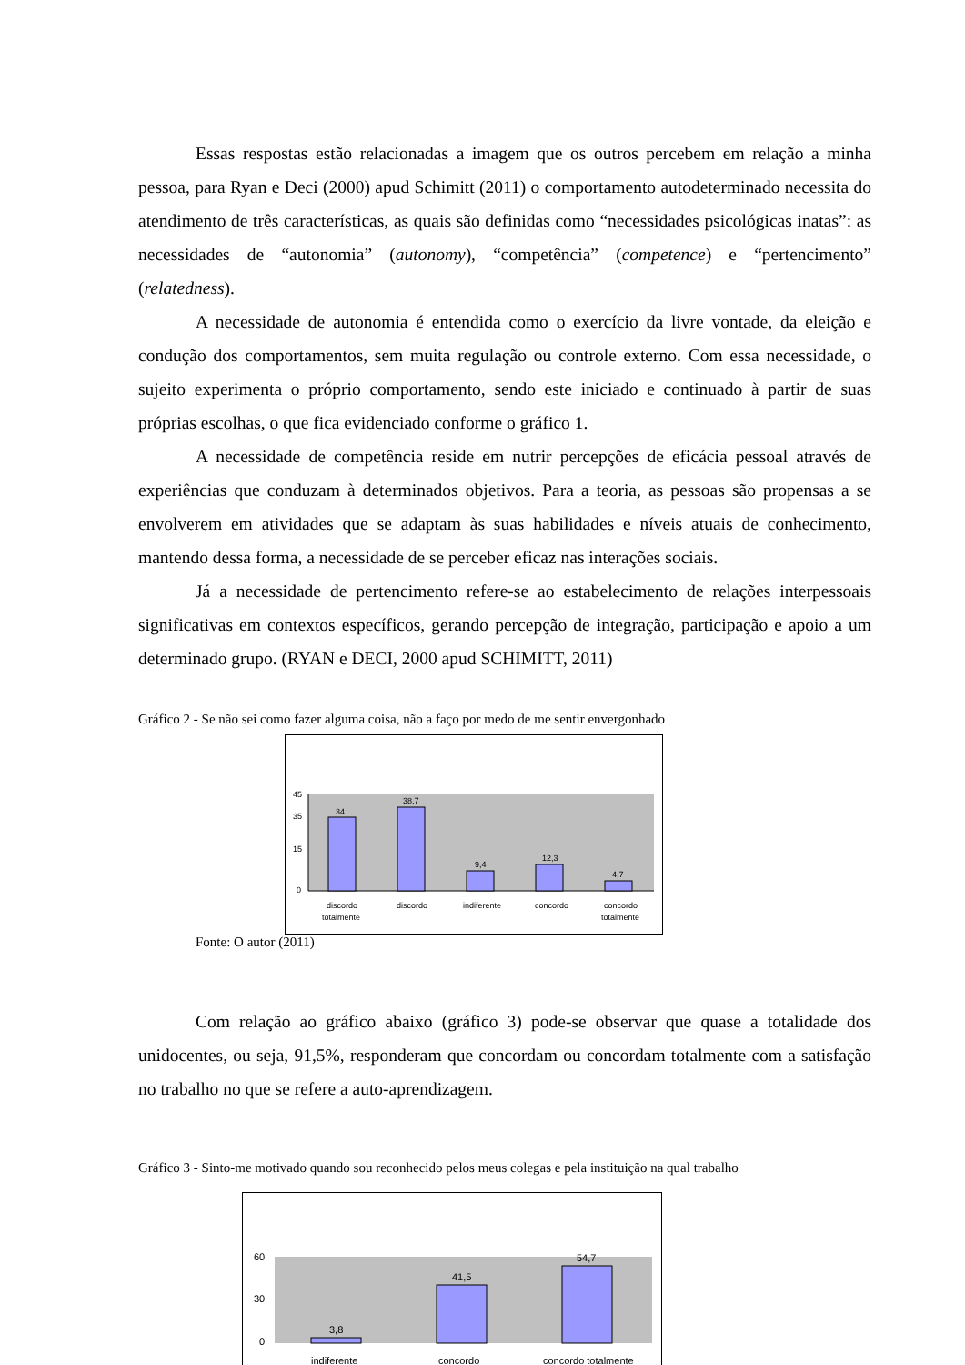Essas respostas estão relacionadas a imagem que os outros percebem em relação a minha pessoa, para Ryan e Deci (2000) apud Schimitt (2011) o comportamento autodeterminado necessita do atendimento de três características, as quais são definidas como “necessidades psicológicas inatas”: as necessidades de “autonomia” (autonomy), “competência” (competence) e “pertencimento” (relatedness).
A necessidade de autonomia é entendida como o exercício da livre vontade, da eleição e condução dos comportamentos, sem muita regulação ou controle externo. Com essa necessidade, o sujeito experimenta o próprio comportamento, sendo este iniciado e continuado à partir de suas próprias escolhas, o que fica evidenciado conforme o gráfico 1.
A necessidade de competência reside em nutrir percepções de eficácia pessoal através de experiências que conduzam à determinados objetivos. Para a teoria, as pessoas são propensas a se envolverem em atividades que se adaptam às suas habilidades e níveis atuais de conhecimento, mantendo dessa forma, a necessidade de se perceber eficaz nas interações sociais.
Já a necessidade de pertencimento refere-se ao estabelecimento de relações interpessoais significativas em contextos específicos, gerando percepção de integração, participação e apoio a um determinado grupo. (RYAN e DECI, 2000 apud SCHIMITT, 2011)
Gráfico 2 - Se não sei como fazer alguma coisa, não a faço por medo de me sentir envergonhado
34
38,7
9,4
12,3
4,7
45
35
15
0
discordo
totalmente
discordo
indiferente
concordo
concordo
totalmente
Fonte: O autor (2011)
Com relação ao gráfico abaixo (gráfico 3) pode-se observar que quase a totalidade dos unidocentes, ou seja, 91,5%, responderam que concordam ou concordam totalmente com a satisfação no trabalho no que se refere a auto-aprendizagem.
Gráfico 3 - Sinto-me motivado quando sou reconhecido pelos meus colegas e pela instituição na qual trabalho
3,8
41,5
54,7
60
30
0
indiferente
concordo
concordo totalmente